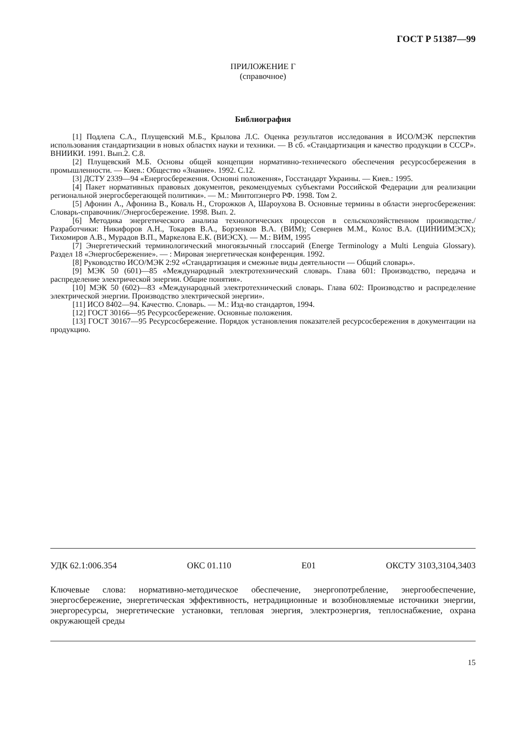ГОСТ Р 51387—99
ПРИЛОЖЕНИЕ Г
(справочное)
Библиография
[1] Подлепа С.А., Плущевский М.Б., Крылова Л.С. Оценка результатов исследования в ИСО/МЭК перспектив использования стандартизации в новых областях науки и техники. — В сб. «Стандартизация и качество продукции в СССР». ВНИИКИ. 1991. Вып.2. С.8.
[2] Плущевский М.Б. Основы общей концепции нормативно-технического обеспечения ресурсосбережения в промышленности. — Киев.: Общество «Знание». 1992. С.12.
[3] ДСТУ 2339—94 «Енергосбереження. Основні положення», Госстандарт Украины. — Киев.: 1995.
[4] Пакет нормативных правовых документов, рекомендуемых субъектами Российской Федерации для реализации региональной энергосберегающей политики». — М.: Минтопэнерго РФ. 1998. Том 2.
[5] Афонин А., Афонина В., Коваль Н., Сторожков А, Шароухова В. Основные термины в области энергосбережения: Словарь-справочник//Энергосбережение. 1998. Вып. 2.
[6] Методика энергетического анализа технологических процессов в сельскохозяйственном производстве./Разработчики: Никифоров А.Н., Токарев В.А., Борзенков В.А. (ВИМ); Севернев М.М., Колос В.А. (ЦИНИИМЭСХ); Тихомиров А.В., Мурадов В.П., Маркелова Е.К. (ВИЭСХ). — М.: ВИМ, 1995
[7] Энергетический терминологический многоязычный глоссарий (Energe Terminology a Multi Lenguia Glossary). Раздел 18 «Энергосбережение». — : Мировая энергетическая конференция. 1992.
[8] Руководство ИСО/МЭК 2:92 «Стандартизация и смежные виды деятельности — Общий словарь».
[9] МЭК 50 (601)—85 «Международный электротехнический словарь. Глава 601: Производство, передача и распределение электрической энергии. Общие понятия».
[10] МЭК 50 (602)—83 «Международный электротехнический словарь. Глава 602: Производство и распределение электрической энергии. Производство электрической энергии».
[11] ИСО 8402—94. Качество. Словарь. — М.: Изд-во стандартов, 1994.
[12] ГОСТ 30166—95 Ресурсосбережение. Основные положения.
[13] ГОСТ 30167—95 Ресурсосбережение. Порядок установления показателей ресурсосбережения в документации на продукцию.
УДК 62.1:006.354 ОКС 01.110 Е01 ОКСТУ 3103,3104,3403
Ключевые слова: нормативно-методическое обеспечение, энергопотребление, энергообеспечение, энергосбережение, энергетическая эффективность, нетрадиционные и возобновляемые источники энергии, энергоресурсы, энергетические установки, тепловая энергия, электроэнергия, теплоснабжение, охрана окружающей среды
15